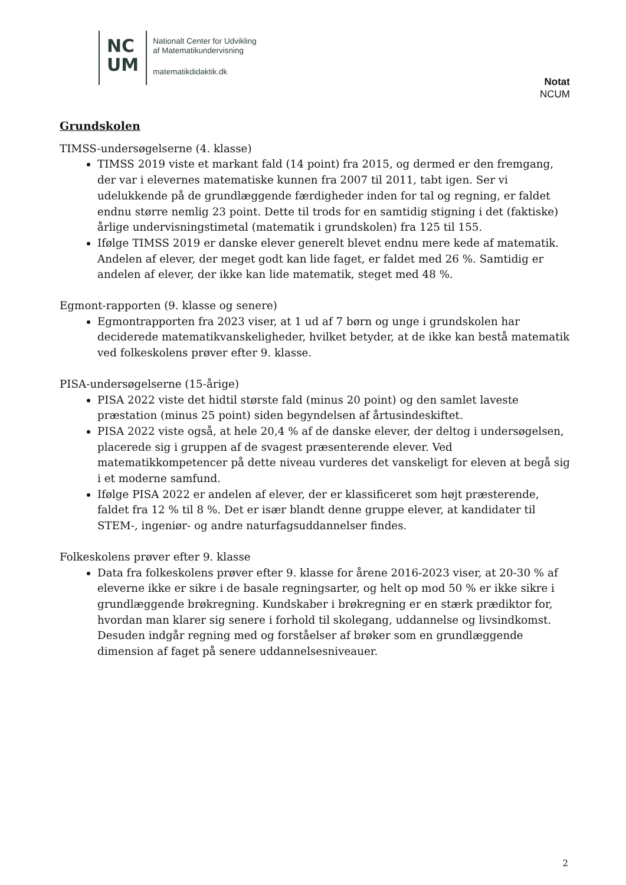NC
UM
Nationalt Center for Udvikling
af Matematikundervisning
matematikdidaktik.dk
Notat
NCUM
Grundskolen
TIMSS-undersøgelserne (4. klasse)
TIMSS 2019 viste et markant fald (14 point) fra 2015, og dermed er den fremgang, der var i elevernes matematiske kunnen fra 2007 til 2011, tabt igen. Ser vi udelukkende på de grundlæggende færdigheder inden for tal og regning, er faldet endnu større nemlig 23 point. Dette til trods for en samtidig stigning i det (faktiske) årlige undervisningstimetal (matematik i grundskolen) fra 125 til 155.
Ifølge TIMSS 2019 er danske elever generelt blevet endnu mere kede af matematik. Andelen af elever, der meget godt kan lide faget, er faldet med 26 %. Samtidig er andelen af elever, der ikke kan lide matematik, steget med 48 %.
Egmont-rapporten (9. klasse og senere)
Egmontrapporten fra 2023 viser, at 1 ud af 7 børn og unge i grundskolen har deciderede matematikvanskeligheder, hvilket betyder, at de ikke kan bestå matematik ved folkeskolens prøver efter 9. klasse.
PISA-undersøgelserne (15-årige)
PISA 2022 viste det hidtil største fald (minus 20 point) og den samlet laveste præstation (minus 25 point) siden begyndelsen af årtusindeskiftet.
PISA 2022 viste også, at hele 20,4 % af de danske elever, der deltog i undersøgelsen, placerede sig i gruppen af de svagest præsenterende elever. Ved matematikkompetencer på dette niveau vurderes det vanskeligt for eleven at begå sig i et moderne samfund.
Ifølge PISA 2022 er andelen af elever, der er klassificeret som højt præsterende, faldet fra 12 % til 8 %. Det er især blandt denne gruppe elever, at kandidater til STEM-, ingeniør- og andre naturfagsuddannelser findes.
Folkeskolens prøver efter 9. klasse
Data fra folkeskolens prøver efter 9. klasse for årene 2016-2023 viser, at 20-30 % af eleverne ikke er sikre i de basale regningsarter, og helt op mod 50 % er ikke sikre i grundlæggende brøkregning. Kundskaber i brøkregning er en stærk prædiktor for, hvordan man klarer sig senere i forhold til skolegang, uddannelse og livsindkomst. Desuden indgår regning med og forståelser af brøker som en grundlæggende dimension af faget på senere uddannelsesniveauer.
2